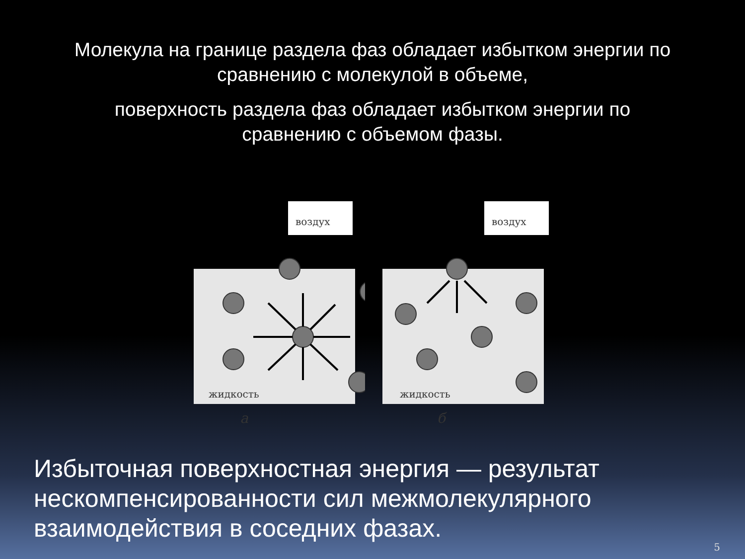Молекула на границе раздела фаз обладает избытком энергии по
сравнению с молекулой в объеме,
поверхность раздела фаз обладает избытком энергии по
сравнению с объемом фазы.
воздух
жидкость
воздух
жидкость
а б
Избыточная поверхностная энергия — результат нескомпенсированности сил межмолекулярного взаимодействия в соседних фазах.
5